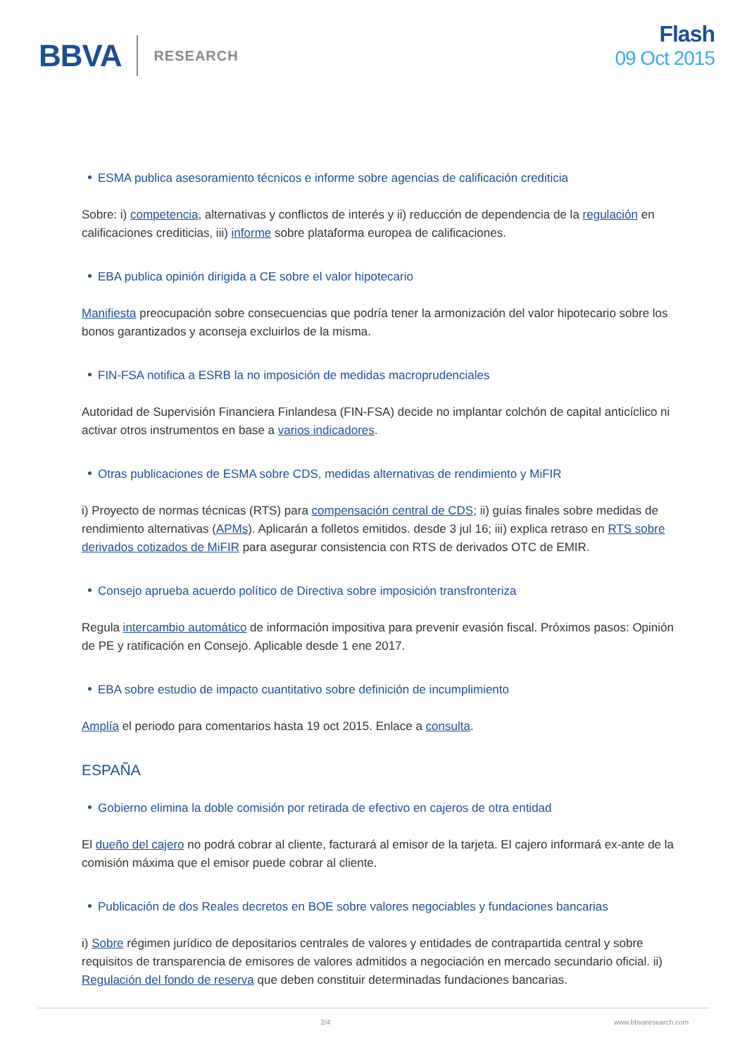BBVA RESEARCH
Flash
09 Oct 2015
ESMA publica asesoramiento técnicos e informe sobre agencias de calificación crediticia
Sobre: i) competencia, alternativas y conflictos de interés y ii) reducción de dependencia de la regulación en calificaciones crediticias, iii) informe sobre plataforma europea de calificaciones.
EBA publica opinión dirigida a CE sobre el valor hipotecario
Manifiesta preocupación sobre consecuencias que podría tener la armonización del valor hipotecario sobre los bonos garantizados y aconseja excluirlos de la misma.
FIN-FSA notifica a ESRB la no imposición de medidas macroprudenciales
Autoridad de Supervisión Financiera Finlandesa (FIN-FSA) decide no implantar colchón de capital anticíclico ni activar otros instrumentos en base a varios indicadores.
Otras publicaciones de ESMA sobre CDS, medidas alternativas de rendimiento y MiFIR
i) Proyecto de normas técnicas (RTS) para compensación central de CDS; ii) guías finales sobre medidas de rendimiento alternativas (APMs). Aplicarán a folletos emitidos. desde 3 jul 16; iii) explica retraso en RTS sobre derivados cotizados de MiFIR para asegurar consistencia con RTS de derivados OTC de EMIR.
Consejo aprueba acuerdo político de Directiva sobre imposición transfronteriza
Regula intercambio automático de información impositiva para prevenir evasión fiscal. Próximos pasos: Opinión de PE y ratificación en Consejo. Aplicable desde 1 ene 2017.
EBA sobre estudio de impacto cuantitativo sobre definición de incumplimiento
Amplía el periodo para comentarios hasta 19 oct 2015. Enlace a consulta.
ESPAÑA
Gobierno elimina la doble comisión por retirada de efectivo en cajeros de otra entidad
El dueño del cajero no podrá cobrar al cliente, facturará al emisor de la tarjeta. El cajero informará ex-ante de la comisión máxima que el emisor puede cobrar al cliente.
Publicación de dos Reales decretos en BOE sobre valores negociables y fundaciones bancarias
i) Sobre régimen jurídico de depositarios centrales de valores y entidades de contrapartida central y sobre requisitos de transparencia de emisores de valores admitidos a negociación en mercado secundario oficial. ii) Regulación del fondo de reserva que deben constituir determinadas fundaciones bancarias.
2/4 www.bbvaresearch.com